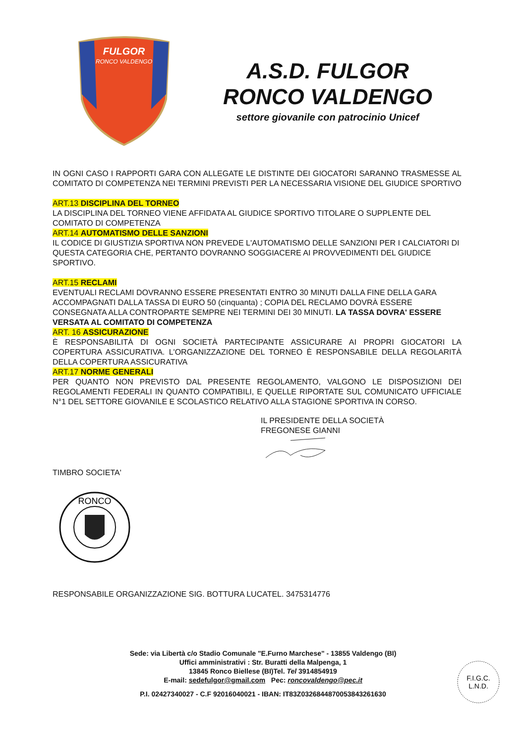FULGOR
RONCO VALDENGO
A.S.D. FULGOR
RONCO VALDENGO
settore giovanile con patrocinio Unicef
IN OGNI CASO I RAPPORTI GARA CON ALLEGATE LE DISTINTE DEI GIOCATORI SARANNO TRASMESSE AL COMITATO DI COMPETENZA NEI TERMINI PREVISTI PER LA NECESSARIA VISIONE DEL GIUDICE SPORTIVO
ART.13 DISCIPLINA DEL TORNEO
LA DISCIPLINA DEL TORNEO VIENE AFFIDATA AL GIUDICE SPORTIVO TITOLARE O SUPPLENTE DEL
COMITATO DI COMPETENZA
ART.14 AUTOMATISMO DELLE SANZIONI
IL CODICE DI GIUSTIZIA SPORTIVA NON PREVEDE L'AUTOMATISMO DELLE SANZIONI PER I CALCIATORI DI QUESTA CATEGORIA CHE, PERTANTO DOVRANNO SOGGIACERE AI PROVVEDIMENTI DEL GIUDICE SPORTIVO.
ART.15 RECLAMI
EVENTUALI RECLAMI DOVRANNO ESSERE PRESENTATI ENTRO 30 MINUTI DALLA FINE DELLA GARA ACCOMPAGNATI DALLA TASSA DI EURO 50 (cinquanta) ; COPIA DEL RECLAMO DOVRÀ ESSERE CONSEGNATA ALLA CONTROPARTE SEMPRE NEI TERMINI DEI 30 MINUTI. LA TASSA DOVRA' ESSERE VERSATA AL COMITATO DI COMPETENZA
ART. 16 ASSICURAZIONE
È RESPONSABILITÀ DI OGNI SOCIETÀ PARTECIPANTE ASSICURARE AI PROPRI GIOCATORI LA COPERTURA ASSICURATIVA. L'ORGANIZZAZIONE DEL TORNEO È RESPONSABILE DELLA REGOLARITÀ DELLA COPERTURA ASSICURATIVA
ART.17 NORME GENERALI
PER QUANTO NON PREVISTO DAL PRESENTE REGOLAMENTO, VALGONO LE DISPOSIZIONI DEI REGOLAMENTI FEDERALI IN QUANTO COMPATIBILI, E QUELLE RIPORTATE SUL COMUNICATO UFFICIALE N°1 DEL SETTORE GIOVANILE E SCOLASTICO RELATIVO ALLA STAGIONE SPORTIVA IN CORSO.
IL PRESIDENTE DELLA SOCIETÀ
FREGONESE GIANNI
TIMBRO SOCIETA'
RONCO
RESPONSABILE ORGANIZZAZIONE SIG. BOTTURA LUCATEL. 3475314776
Sede: via Libertà c/o Stadio Comunale "E.Furno Marchese" - 13855 Valdengo (BI)
Uffici amministrativi : Str. Buratti della Malpenga, 1
13845 Ronco Biellese (BI)Tel. Tel 3914854919
E-mail: sedefulgor@gmail.com Pec: roncovaldengo@pec.it
P.I. 02427340027 - C.F 92016040021 - IBAN: IT83Z0326844870053843261630
F.I.G.C.
L.N.D.